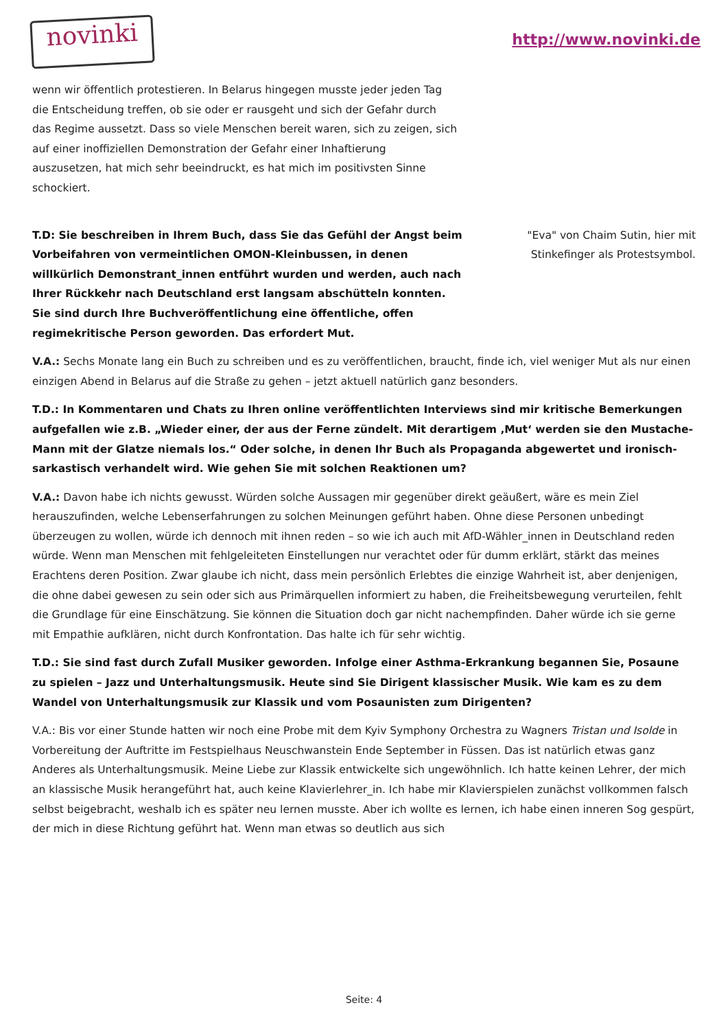novinki
http://www.novinki.de
wenn wir öffentlich protestieren. In Belarus hingegen musste jeder jeden Tag die Entscheidung treffen, ob sie oder er rausgeht und sich der Gefahr durch das Regime aussetzt. Dass so viele Menschen bereit waren, sich zu zeigen, sich auf einer inoffiziellen Demonstration der Gefahr einer Inhaftierung auszusetzen, hat mich sehr beeindruckt, es hat mich im positivsten Sinne schockiert.
T.D: Sie beschreiben in Ihrem Buch, dass Sie das Gefühl der Angst beim Vorbeifahren von vermeintlichen OMON-Kleinbussen, in denen willkürlich Demonstrant_innen entführt wurden und werden, auch nach Ihrer Rückkehr nach Deutschland erst langsam abschütteln konnten. Sie sind durch Ihre Buchveröffentlichung eine öffentliche, offen regimekritische Person geworden. Das erfordert Mut.
"Eva" von Chaim Sutin, hier mit Stinkefinger als Protestsymbol.
V.A.: Sechs Monate lang ein Buch zu schreiben und es zu veröffentlichen, braucht, finde ich, viel weniger Mut als nur einen einzigen Abend in Belarus auf die Straße zu gehen – jetzt aktuell natürlich ganz besonders.
T.D.: In Kommentaren und Chats zu Ihren online veröffentlichten Interviews sind mir kritische Bemerkungen aufgefallen wie z.B. „Wieder einer, der aus der Ferne zündelt. Mit derartigem ‚Mut‘ werden sie den Mustache-Mann mit der Glatze niemals los.“ Oder solche, in denen Ihr Buch als Propaganda abgewertet und ironisch-sarkastisch verhandelt wird. Wie gehen Sie mit solchen Reaktionen um?
V.A.: Davon habe ich nichts gewusst. Würden solche Aussagen mir gegenüber direkt geäußert, wäre es mein Ziel herauszufinden, welche Lebenserfahrungen zu solchen Meinungen geführt haben. Ohne diese Personen unbedingt überzeugen zu wollen, würde ich dennoch mit ihnen reden – so wie ich auch mit AfD-Wähler_innen in Deutschland reden würde. Wenn man Menschen mit fehlgeleiteten Einstellungen nur verachtet oder für dumm erklärt, stärkt das meines Erachtens deren Position. Zwar glaube ich nicht, dass mein persönlich Erlebtes die einzige Wahrheit ist, aber denjenigen, die ohne dabei gewesen zu sein oder sich aus Primärquellen informiert zu haben, die Freiheitsbewegung verurteilen, fehlt die Grundlage für eine Einschätzung. Sie können die Situation doch gar nicht nachempfinden. Daher würde ich sie gerne mit Empathie aufklären, nicht durch Konfrontation. Das halte ich für sehr wichtig.
T.D.: Sie sind fast durch Zufall Musiker geworden. Infolge einer Asthma-Erkrankung begannen Sie, Posaune zu spielen – Jazz und Unterhaltungsmusik. Heute sind Sie Dirigent klassischer Musik. Wie kam es zu dem Wandel von Unterhaltungsmusik zur Klassik und vom Posaunisten zum Dirigenten?
V.A.: Bis vor einer Stunde hatten wir noch eine Probe mit dem Kyiv Symphony Orchestra zu Wagners Tristan und Isolde in Vorbereitung der Auftritte im Festspielhaus Neuschwanstein Ende September in Füssen. Das ist natürlich etwas ganz Anderes als Unterhaltungsmusik. Meine Liebe zur Klassik entwickelte sich ungewöhnlich. Ich hatte keinen Lehrer, der mich an klassische Musik herangeführt hat, auch keine Klavierlehrer_in. Ich habe mir Klavierspielen zunächst vollkommen falsch selbst beigebracht, weshalb ich es später neu lernen musste. Aber ich wollte es lernen, ich habe einen inneren Sog gespürt, der mich in diese Richtung geführt hat. Wenn man etwas so deutlich aus sich
Seite: 4